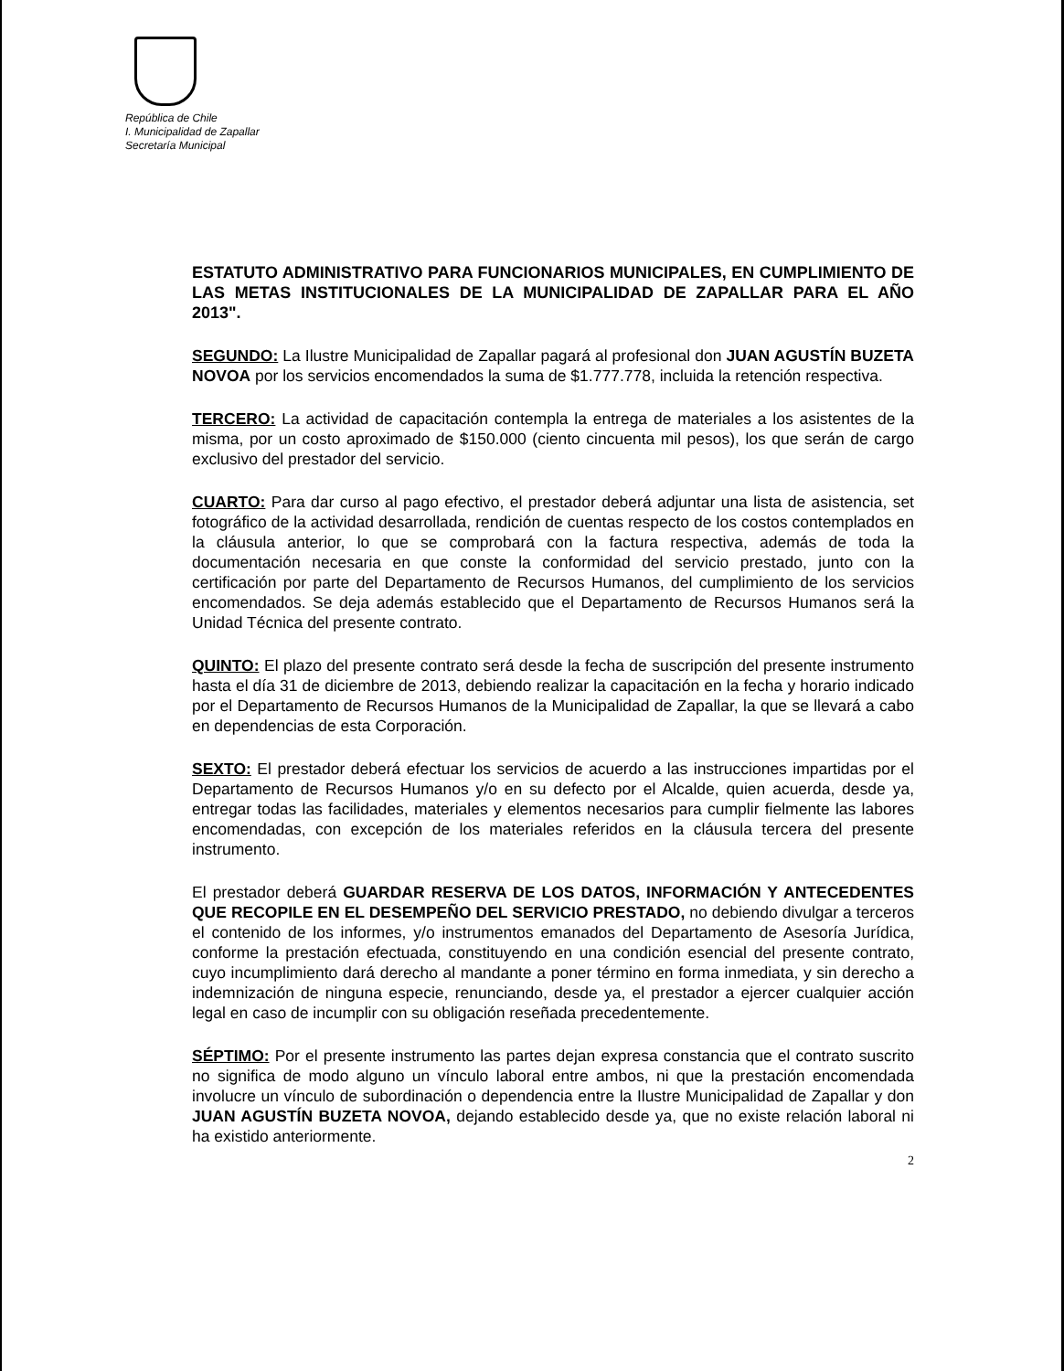República de Chile
I. Municipalidad de Zapallar
Secretaría Municipal
ESTATUTO ADMINISTRATIVO PARA FUNCIONARIOS MUNICIPALES, EN CUMPLIMIENTO DE LAS METAS INSTITUCIONALES DE LA MUNICIPALIDAD DE ZAPALLAR PARA EL AÑO 2013".
SEGUNDO: La Ilustre Municipalidad de Zapallar pagará al profesional don JUAN AGUSTÍN BUZETA NOVOA por los servicios encomendados la suma de $1.777.778, incluida la retención respectiva.
TERCERO: La actividad de capacitación contempla la entrega de materiales a los asistentes de la misma, por un costo aproximado de $150.000 (ciento cincuenta mil pesos), los que serán de cargo exclusivo del prestador del servicio.
CUARTO: Para dar curso al pago efectivo, el prestador deberá adjuntar una lista de asistencia, set fotográfico de la actividad desarrollada, rendición de cuentas respecto de los costos contemplados en la cláusula anterior, lo que se comprobará con la factura respectiva, además de toda la documentación necesaria en que conste la conformidad del servicio prestado, junto con la certificación por parte del Departamento de Recursos Humanos, del cumplimiento de los servicios encomendados. Se deja además establecido que el Departamento de Recursos Humanos será la Unidad Técnica del presente contrato.
QUINTO: El plazo del presente contrato será desde la fecha de suscripción del presente instrumento hasta el día 31 de diciembre de 2013, debiendo realizar la capacitación en la fecha y horario indicado por el Departamento de Recursos Humanos de la Municipalidad de Zapallar, la que se llevará a cabo en dependencias de esta Corporación.
SEXTO: El prestador deberá efectuar los servicios de acuerdo a las instrucciones impartidas por el Departamento de Recursos Humanos y/o en su defecto por el Alcalde, quien acuerda, desde ya, entregar todas las facilidades, materiales y elementos necesarios para cumplir fielmente las labores encomendadas, con excepción de los materiales referidos en la cláusula tercera del presente instrumento.
El prestador deberá GUARDAR RESERVA DE LOS DATOS, INFORMACIÓN Y ANTECEDENTES QUE RECOPILE EN EL DESEMPEÑO DEL SERVICIO PRESTADO, no debiendo divulgar a terceros el contenido de los informes, y/o instrumentos emanados del Departamento de Asesoría Jurídica, conforme la prestación efectuada, constituyendo en una condición esencial del presente contrato, cuyo incumplimiento dará derecho al mandante a poner término en forma inmediata, y sin derecho a indemnización de ninguna especie, renunciando, desde ya, el prestador a ejercer cualquier acción legal en caso de incumplir con su obligación reseñada precedentemente.
SÉPTIMO: Por el presente instrumento las partes dejan expresa constancia que el contrato suscrito no significa de modo alguno un vínculo laboral entre ambos, ni que la prestación encomendada involucre un vínculo de subordinación o dependencia entre la Ilustre Municipalidad de Zapallar y don JUAN AGUSTÍN BUZETA NOVOA, dejando establecido desde ya, que no existe relación laboral ni ha existido anteriormente.
2